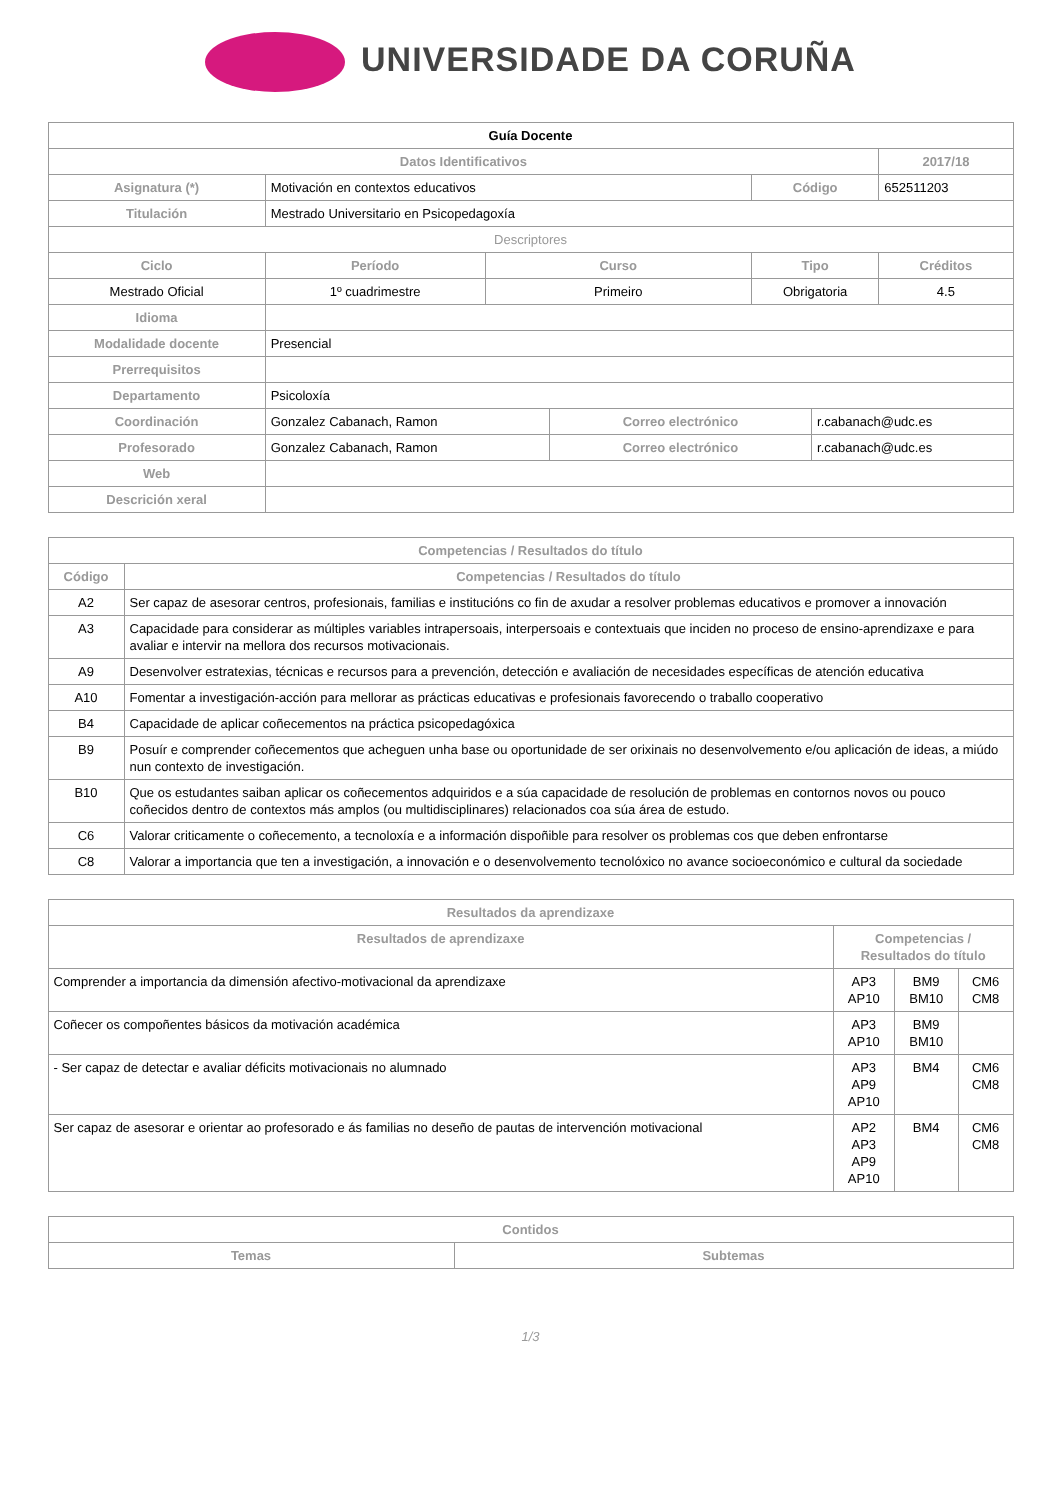UNIVERSIDADE DA CORUÑA
| Guía Docente | | | | | | |
| Datos Identificativos | | | | | | 2017/18 |
| Asignatura (*) | Motivación en contextos educativos | | | Código | | 652511203 |
| Titulación | Mestrado Universitario en Psicopedagoxía | | | | | |
| Descriptores | | | | | | |
| Ciclo | Período | Curso | | Tipo | | Créditos |
| Mestrado Oficial | 1º cuadrimestre | Primeiro | | Obrigatoria | | 4.5 |
| Idioma | | | | | | |
| Modalidade docente | Presencial | | | | | |
| Prerrequisitos | | | | | | |
| Departamento | Psicoloxía | | | | | |
| Coordinación | Gonzalez Cabanach, Ramon | | Correo electrónico | | r.cabanach@udc.es | |
| Profesorado | Gonzalez Cabanach, Ramon | | Correo electrónico | | r.cabanach@udc.es | |
| Web | | | | | | |
| Descrición xeral | | | | | | |
| Competencias / Resultados do título | |
| --- | --- |
| Código | Competencias / Resultados do título |
| A2 | Ser capaz de asesorar centros, profesionais, familias e institucións co fin de axudar a resolver problemas educativos e promover a innovación |
| A3 | Capacidade para considerar as múltiples variables intrapersoais, interpersoais e contextuais que inciden no proceso de ensino-aprendizaxe e para avaliar e intervir na mellora dos recursos motivacionais. |
| A9 | Desenvolver estratexias, técnicas e recursos para a prevención, detección e avaliación de necesidades específicas de atención educativa |
| A10 | Fomentar a investigación-acción para mellorar as prácticas educativas e profesionais favorecendo o traballo cooperativo |
| B4 | Capacidade de aplicar coñecementos na práctica psicopedagóxica |
| B9 | Posuír e comprender coñecementos que acheguen unha base ou oportunidade de ser orixinais no desenvolvemento e/ou aplicación de ideas, a miúdo nun contexto de investigación. |
| B10 | Que os estudantes saiban aplicar os coñecementos adquiridos e a súa capacidade de resolución de problemas en contornos novos ou pouco coñecidos dentro de contextos más amplos (ou multidisciplinares) relacionados coa súa área de estudo. |
| C6 | Valorar criticamente o coñecemento, a tecnoloxía e a información dispoñible para resolver os problemas cos que deben enfrontarse |
| C8 | Valorar a importancia que ten a investigación, a innovación e o desenvolvemento tecnolóxico no avance socioeconómico e cultural da sociedade |
| Resultados da aprendizaxe | | | |
| --- | --- | --- | --- |
| Resultados de aprendizaxe | Competencias / Resultados do título | | |
| Comprender a importancia da dimensión afectivo-motivacional da aprendizaxe | AP3 AP10 | BM9 BM10 | CM6 CM8 |
| Coñecer os compoñentes básicos da motivación académica | AP3 AP10 | BM9 BM10 | |
| - Ser capaz de detectar e avaliar déficits motivacionais no alumnado | AP3 AP9 AP10 | BM4 | CM6 CM8 |
| Ser capaz de asesorar e orientar ao profesorado e ás familias no deseño de pautas de intervención motivacional | AP2 AP3 AP9 AP10 | BM4 | CM6 CM8 |
| Contidos | |
| --- | --- |
| Temas | Subtemas |
1/3